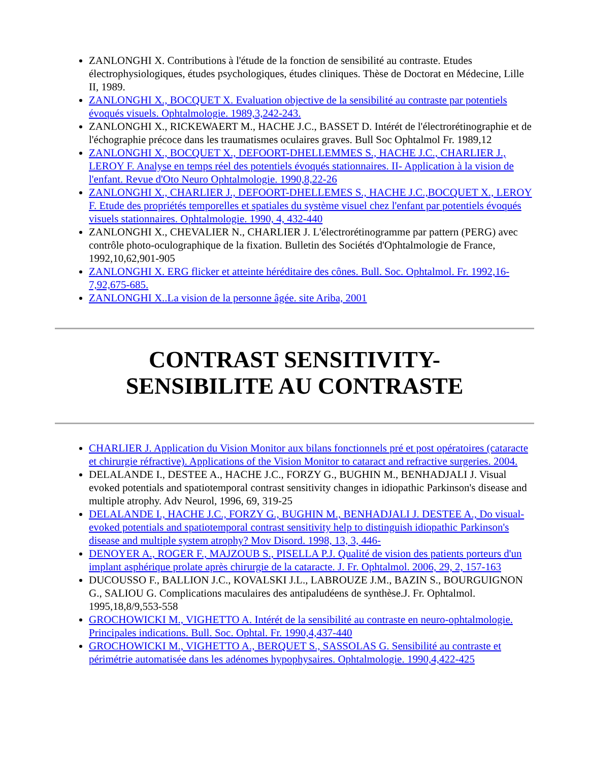ZANLONGHI X. Contributions à l'étude de la fonction de sensibilité au contraste. Etudes électrophysiologiques, études psychologiques, études cliniques. Thèse de Doctorat en Médecine, Lille II, 1989.
ZANLONGHI X., BOCQUET X. Evaluation objective de la sensibilité au contraste par potentiels évoqués visuels. Ophtalmologie. 1989,3,242-243.
ZANLONGHI X., RICKEWAERT M., HACHE J.C., BASSET D. Intérét de l'électrorétinographie et de l'échographie précoce dans les traumatismes oculaires graves. Bull Soc Ophtalmol Fr. 1989,12
ZANLONGHI X., BOCQUET X., DEFOORT-DHELLEMMES S., HACHE J.C., CHARLIER J., LEROY F. Analyse en temps réel des potentiels évoqués stationnaires. II- Application à la vision de l'enfant. Revue d'Oto Neuro Ophtalmologie. 1990,8,22-26
ZANLONGHI X., CHARLIER J., DEFOORT-DHELLEMES S., HACHE J.C.,BOCQUET X., LEROY F. Etude des propriétés temporelles et spatiales du système visuel chez l'enfant par potentiels évoqués visuels stationnaires. Ophtalmologie. 1990, 4, 432-440
ZANLONGHI X., CHEVALIER N., CHARLIER J. L'électrorétinogramme par pattern (PERG) avec contrôle photo-oculographique de la fixation. Bulletin des Sociétés d'Ophtalmologie de France, 1992,10,62,901-905
ZANLONGHI X. ERG flicker et atteinte héréditaire des cônes. Bull. Soc. Ophtalmol. Fr. 1992,16-7,92,675-685.
ZANLONGHI X..La vision de la personne âgée. site Ariba, 2001
CONTRAST SENSITIVITY-
SENSIBILITE AU CONTRASTE
CHARLIER J. Application du Vision Monitor aux bilans fonctionnels pré et post opératoires (cataracte et chirurgie réfractive). Applications of the Vision Monitor to cataract and refractive surgeries. 2004.
DELALANDE I., DESTEE A., HACHE J.C., FORZY G., BUGHIN M., BENHADJALI J. Visual evoked potentials and spatiotemporal contrast sensitivity changes in idiopathic Parkinson's disease and multiple atrophy. Adv Neurol, 1996, 69, 319-25
DELALANDE I., HACHE J.C., FORZY G., BUGHIN M., BENHADJALI J. DESTEE A., Do visual-evoked potentials and spatiotemporal contrast sensitivity help to distinguish idiopathic Parkinson's disease and multiple system atrophy? Mov Disord. 1998, 13, 3, 446-
DENOYER A., ROGER F., MAJZOUB S., PISELLA P.J. Qualité de vision des patients porteurs d'un implant asphérique prolate après chirurgie de la cataracte. J. Fr. Ophtalmol. 2006, 29, 2, 157-163
DUCOUSSO F., BALLION J.C., KOVALSKI J.L., LABROUZE J.M., BAZIN S., BOURGUIGNON G., SALIOU G. Complications maculaires des antipaludéens de synthèse.J. Fr. Ophtalmol. 1995,18,8/9,553-558
GROCHOWICKI M., VIGHETTO A. Intérét de la sensibilité au contraste en neuro-ophtalmologie. Principales indications. Bull. Soc. Ophtal. Fr. 1990,4,437-440
GROCHOWICKI M., VIGHETTO A., BERQUET S., SASSOLAS G. Sensibilité au contraste et périmétrie automatisée dans les adénomes hypophysaires. Ophtalmologie. 1990,4,422-425